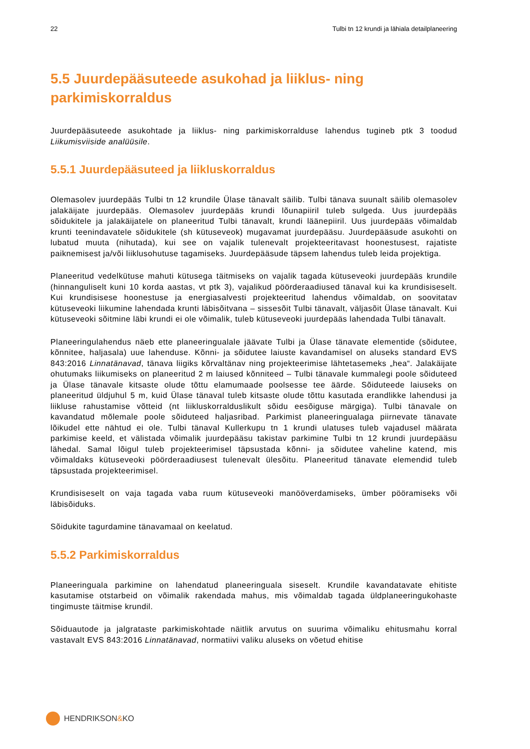22 Tulbi tn 12 krundi ja lähiala detailplaneering
5.5 Juurdepääsuteede asukohad ja liiklus- ning parkimiskorraldus
Juurdepääsuteede asukohtade ja liiklus- ning parkimiskorralduse lahendus tugineb ptk 3 toodud Liikumisviiside analüüsile.
5.5.1 Juurdepääsuteed ja liikluskorraldus
Olemasolev juurdepääs Tulbi tn 12 krundile Ülase tänavalt säilib. Tulbi tänava suunalt säilib olemasolev jalakäijate juurdepääs. Olemasolev juurdepääs krundi lõunapiiril tuleb sulgeda. Uus juurdepääs sõidukitele ja jalakäijatele on planeeritud Tulbi tänavalt, krundi läänepiiril. Uus juurdepääs võimaldab krunti teenindavatele sõidukitele (sh kütuseveok) mugavamat juurdepääsu. Juurdepääsude asukohti on lubatud muuta (nihutada), kui see on vajalik tulenevalt projekteeritavast hoonestusest, rajatiste paiknemisest ja/või liiklusohutuse tagamiseks. Juurdepääsude täpsem lahendus tuleb leida projektiga.
Planeeritud vedelkütuse mahuti kütusega täitmiseks on vajalik tagada kütuseveoki juurdepääs krundile (hinnanguliselt kuni 10 korda aastas, vt ptk 3), vajalikud pöörderaadiused tänaval kui ka krundisiseselt. Kui krundisisese hoonestuse ja energiasalvesti projekteeritud lahendus võimaldab, on soovitatav kütuseveoki liikumine lahendada krunti läbisõitvana – sissesõit Tulbi tänavalt, väljasõit Ülase tänavalt. Kui kütuseveoki sõitmine läbi krundi ei ole võimalik, tuleb kütuseveoki juurdepääs lahendada Tulbi tänavalt.
Planeeringulahendus näeb ette planeeringualale jäävate Tulbi ja Ülase tänavate elementide (sõidutee, kõnnitee, haljasala) uue lahenduse. Kõnni- ja sõidutee laiuste kavandamisel on aluseks standard EVS 843:2016 Linnatänavad, tänava liigiks kõrvaltänav ning projekteerimise lähtetasemeks „hea“. Jalakäijate ohutumaks liikumiseks on planeeritud 2 m laiused kõnniteed – Tulbi tänavale kummalegi poole sõiduteed ja Ülase tänavale kitsaste olude tõttu elamumaade poolsesse tee äärde. Sõiduteede laiuseks on planeeritud üldjuhul 5 m, kuid Ülase tänaval tuleb kitsaste olude tõttu kasutada erandlikke lahendusi ja liikluse rahustamise võtteid (nt liikluskorralduslikult sõidu eesõiguse märgiga). Tulbi tänavale on kavandatud mõlemale poole sõiduteed haljasribad. Parkimist planeeringualaga piirnevate tänavate lõikudel ette nähtud ei ole. Tulbi tänaval Kullerkupu tn 1 krundi ulatuses tuleb vajadusel määrata parkimise keeld, et välistada võimalik juurdepääsu takistav parkimine Tulbi tn 12 krundi juurdepääsu lähedal. Samal lõigul tuleb projekteerimisel täpsustada kõnni- ja sõidutee vaheline katend, mis võimaldaks kütuseveoki pöörderaadiusest tulenevalt ülesõitu. Planeeritud tänavate elemendid tuleb täpsustada projekteerimisel.
Krundisiseselt on vaja tagada vaba ruum kütuseveoki manööverdamiseks, ümber pööramiseks või läbisõiduks.
Sõidukite tagurdamine tänavamaal on keelatud.
5.5.2 Parkimiskorraldus
Planeeringuala parkimine on lahendatud planeeringuala siseselt. Krundile kavandatavate ehitiste kasutamise otstarbeid on võimalik rakendada mahus, mis võimaldab tagada üldplaneeringukohaste tingimuste täitmise krundil.
Sõiduautode ja jalgrataste parkimiskohtade näitlik arvutus on suurima võimaliku ehitusmahu korral vastavalt EVS 843:2016 Linnatänavad, normatiivi valiku aluseks on võetud ehitise
HENDRIKSON & KO